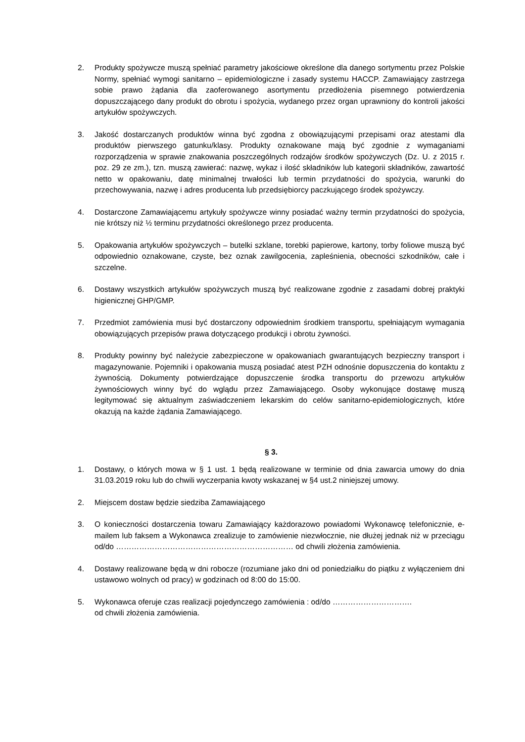2. Produkty spożywcze muszą spełniać parametry jakościowe określone dla danego sortymentu przez Polskie Normy, spełniać wymogi sanitarno – epidemiologiczne i zasady systemu HACCP. Zamawiający zastrzega sobie prawo żądania dla zaoferowanego asortymentu przedłożenia pisemnego potwierdzenia dopuszczającego dany produkt do obrotu i spożycia, wydanego przez organ uprawniony do kontroli jakości artykułów spożywczych.
3. Jakość dostarczanych produktów winna być zgodna z obowiązującymi przepisami oraz atestami dla produktów pierwszego gatunku/klasy. Produkty oznakowane mają być zgodnie z wymaganiami rozporządzenia w sprawie znakowania poszczególnych rodzajów środków spożywczych (Dz. U. z 2015 r. poz. 29 ze zm.), tzn. muszą zawierać: nazwę, wykaz i ilość składników lub kategorii składników, zawartość netto w opakowaniu, datę minimalnej trwałości lub termin przydatności do spożycia, warunki do przechowywania, nazwę i adres producenta lub przedsiębiorcy paczkującego środek spożywczy.
4. Dostarczone Zamawiającemu artykuły spożywcze winny posiadać ważny termin przydatności do spożycia, nie krótszy niż ½ terminu przydatności określonego przez producenta.
5. Opakowania artykułów spożywczych – butelki szklane, torebki papierowe, kartony, torby foliowe muszą być odpowiednio oznakowane, czyste, bez oznak zawilgocenia, zapleśnienia, obecności szkodników, całe i szczelne.
6. Dostawy wszystkich artykułów spożywczych muszą być realizowane zgodnie z zasadami dobrej praktyki higienicznej GHP/GMP.
7. Przedmiot zamówienia musi być dostarczony odpowiednim środkiem transportu, spełniającym wymagania obowiązujących przepisów prawa dotyczącego produkcji i obrotu żywności.
8. Produkty powinny być należycie zabezpieczone w opakowaniach gwarantujących bezpieczny transport i magazynowanie. Pojemniki i opakowania muszą posiadać atest PZH odnośnie dopuszczenia do kontaktu z żywnością. Dokumenty potwierdzające dopuszczenie środka transportu do przewozu artykułów żywnościowych winny być do wglądu przez Zamawiającego. Osoby wykonujące dostawę muszą legitymować się aktualnym zaświadczeniem lekarskim do celów sanitarno-epidemiologicznych, które okazują na każde żądania Zamawiającego.
§ 3.
1. Dostawy, o których mowa w § 1 ust. 1 będą realizowane w terminie od dnia zawarcia umowy do dnia 31.03.2019 roku lub do chwili wyczerpania kwoty wskazanej w §4 ust.2 niniejszej umowy.
2. Miejscem dostaw będzie siedziba Zamawiającego
3. O konieczności dostarczenia towaru Zamawiający każdorazowo powiadomi Wykonawcę telefonicznie, e-mailem lub faksem a Wykonawca zrealizuje to zamówienie niezwłocznie, nie dłużej jednak niż w przeciągu od/do …………………………………………………………… od chwili złożenia zamówienia.
4. Dostawy realizowane będą w dni robocze (rozumiane jako dni od poniedziałku do piątku z wyłączeniem dni ustawowo wolnych od pracy) w godzinach od 8:00 do 15:00.
5. Wykonawca oferuje czas realizacji pojedynczego zamówienia : od/do ………………………….
od chwili złożenia zamówienia.